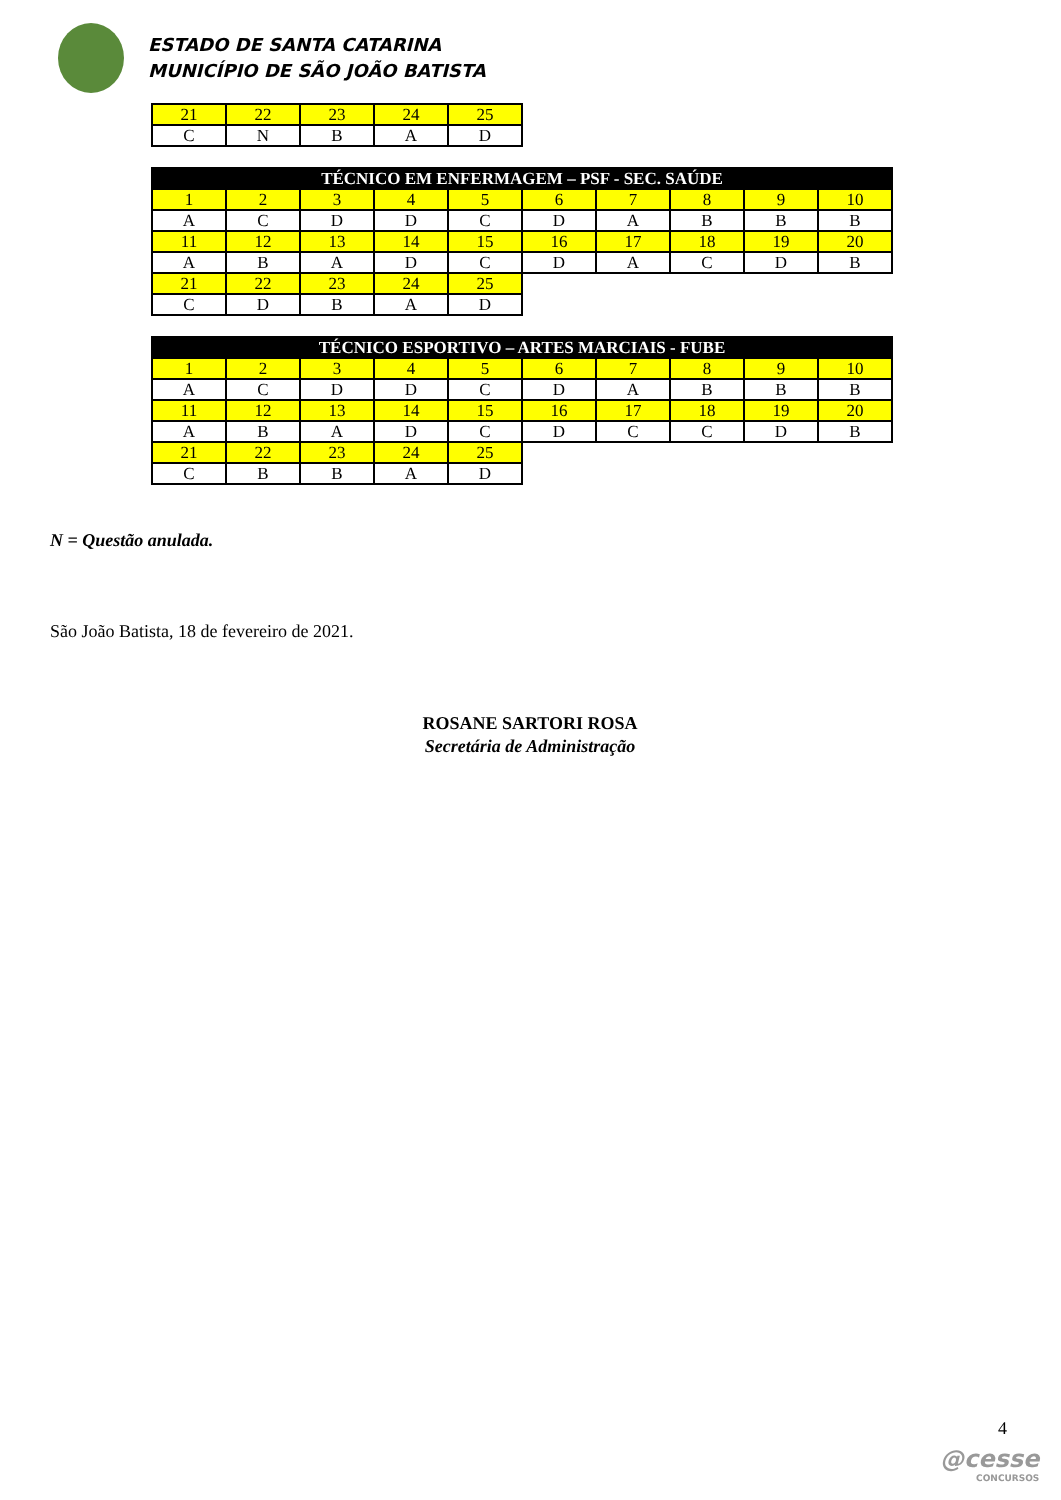ESTADO DE SANTA CATARINA
MUNICÍPIO DE SÃO JOÃO BATISTA
| 21 | 22 | 23 | 24 | 25 |
| C | N | B | A | D |
| TÉCNICO EM ENFERMAGEM – PSF - SEC. SAÚDE | | | | | | | | | |
| --- | --- | --- | --- | --- | --- | --- | --- | --- | --- |
| 1 | 2 | 3 | 4 | 5 | 6 | 7 | 8 | 9 | 10 |
| A | C | D | D | C | D | A | B | B | B |
| 11 | 12 | 13 | 14 | 15 | 16 | 17 | 18 | 19 | 20 |
| A | B | A | D | C | D | A | C | D | B |
| 21 | 22 | 23 | 24 | 25 | | | | | |
| C | D | B | A | D | | | | | |
| TÉCNICO ESPORTIVO – ARTES MARCIAIS - FUBE | | | | | | | | | |
| --- | --- | --- | --- | --- | --- | --- | --- | --- | --- |
| 1 | 2 | 3 | 4 | 5 | 6 | 7 | 8 | 9 | 10 |
| A | C | D | D | C | D | A | B | B | B |
| 11 | 12 | 13 | 14 | 15 | 16 | 17 | 18 | 19 | 20 |
| A | B | A | D | C | D | C | C | D | B |
| 21 | 22 | 23 | 24 | 25 | | | | | |
| C | B | B | A | D | | | | | |
N = Questão anulada.
São João Batista, 18 de fevereiro de 2021.
ROSANE SARTORI ROSA
Secretária de Administração
4
@cesse
CONCURSOS